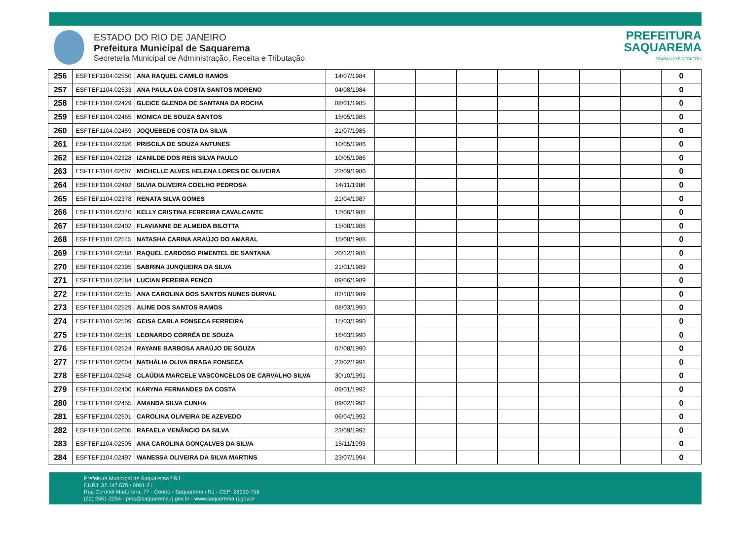ESTADO DO RIO DE JANEIRO
Prefeitura Municipal de Saquarema
Secretaria Municipal de Administração, Receita e Tributação
PREFEITURA
SAQUAREMA
TRABALHO E RESPEITO
| 256 | ESFTEF1104.02550 | ANA RAQUEL CAMILO RAMOS | 14/07/1984 | | | | | | | | 0 |
| 257 | ESFTEF1104.02533 | ANA PAULA DA COSTA SANTOS MORENO | 04/08/1984 | | | | | | | | 0 |
| 258 | ESFTEF1104.02429 | GLEICE GLENDA DE SANTANA DA ROCHA | 08/01/1985 | | | | | | | | 0 |
| 259 | ESFTEF1104.02465 | MONICA DE SOUZA SANTOS | 15/05/1985 | | | | | | | | 0 |
| 260 | ESFTEF1104.02459 | JOQUEBEDE COSTA DA SILVA | 21/07/1985 | | | | | | | | 0 |
| 261 | ESFTEF1104.02326 | PRISCILA DE SOUZA ANTUNES | 10/05/1986 | | | | | | | | 0 |
| 262 | ESFTEF1104.02328 | IZANILDE DOS REIS SILVA PAULO | 10/05/1986 | | | | | | | | 0 |
| 263 | ESFTEF1104.02607 | MICHELLE ALVES HELENA LOPES DE OLIVEIRA | 22/09/1986 | | | | | | | | 0 |
| 264 | ESFTEF1104.02492 | SILVIA OLIVEIRA COELHO PEDROSA | 14/11/1986 | | | | | | | | 0 |
| 265 | ESFTEF1104.02378 | RENATA SILVA GOMES | 21/04/1987 | | | | | | | | 0 |
| 266 | ESFTEF1104.02340 | KELLY CRISTINA FERREIRA CAVALCANTE | 12/06/1988 | | | | | | | | 0 |
| 267 | ESFTEF1104.02402 | FLAVIANNE DE ALMEIDA BILOTTA | 15/08/1988 | | | | | | | | 0 |
| 268 | ESFTEF1104.02545 | NATASHA CARINA ARAÚJO DO AMARAL | 15/08/1988 | | | | | | | | 0 |
| 269 | ESFTEF1104.02588 | RAQUEL CARDOSO PIMENTEL DE SANTANA | 20/12/1988 | | | | | | | | 0 |
| 270 | ESFTEF1104.02395 | SABRINA JUNQUEIRA DA SILVA | 21/01/1989 | | | | | | | | 0 |
| 271 | ESFTEF1104.02584 | LUCIAN PEREIRA PENCO | 09/06/1989 | | | | | | | | 0 |
| 272 | ESFTEF1104.02515 | ANA CAROLINA DOS SANTOS NUNES DURVAL | 02/10/1989 | | | | | | | | 0 |
| 273 | ESFTEF1104.02529 | ALINE DOS SANTOS RAMOS | 08/03/1990 | | | | | | | | 0 |
| 274 | ESFTEF1104.02509 | GEISA CARLA FONSECA FERREIRA | 15/03/1990 | | | | | | | | 0 |
| 275 | ESFTEF1104.02519 | LEONARDO CORRÊA DE SOUZA | 16/03/1990 | | | | | | | | 0 |
| 276 | ESFTEF1104.02524 | RAYANE BARBOSA ARAÚJO DE SOUZA | 07/08/1990 | | | | | | | | 0 |
| 277 | ESFTEF1104.02604 | NATHÁLIA OLIVA BRAGA FONSECA | 23/02/1991 | | | | | | | | 0 |
| 278 | ESFTEF1104.02548 | CLAÚDIA MARCELE VASCONCELOS DE CARVALHO SILVA | 30/10/1991 | | | | | | | | 0 |
| 279 | ESFTEF1104.02400 | KARYNA FERNANDES DA COSTA | 09/01/1992 | | | | | | | | 0 |
| 280 | ESFTEF1104.02455 | AMANDA SILVA CUNHA | 09/02/1992 | | | | | | | | 0 |
| 281 | ESFTEF1104.02501 | CAROLINA OLIVEIRA DE AZEVEDO | 06/04/1992 | | | | | | | | 0 |
| 282 | ESFTEF1104.02605 | RAFAELA VENÂNCIO DA SILVA | 23/09/1992 | | | | | | | | 0 |
| 283 | ESFTEF1104.02505 | ANA CAROLINA GONÇALVES DA SILVA | 15/11/1993 | | | | | | | | 0 |
| 284 | ESFTEF1104.02497 | WANESSA OLIVEIRA DA SILVA MARTINS | 23/07/1994 | | | | | | | | 0 |
Prefeitura Municipal de Saquarema / RJ
CNPJ: 32.147.670 / 0001-21
Rua Coronel Madureira, 77 - Centro - Saquarema / RJ - CEP: 28990-756
(22) 2651-2254 - pms@saquarema.rj.gov.br - www.saquarema.rj.gov.br